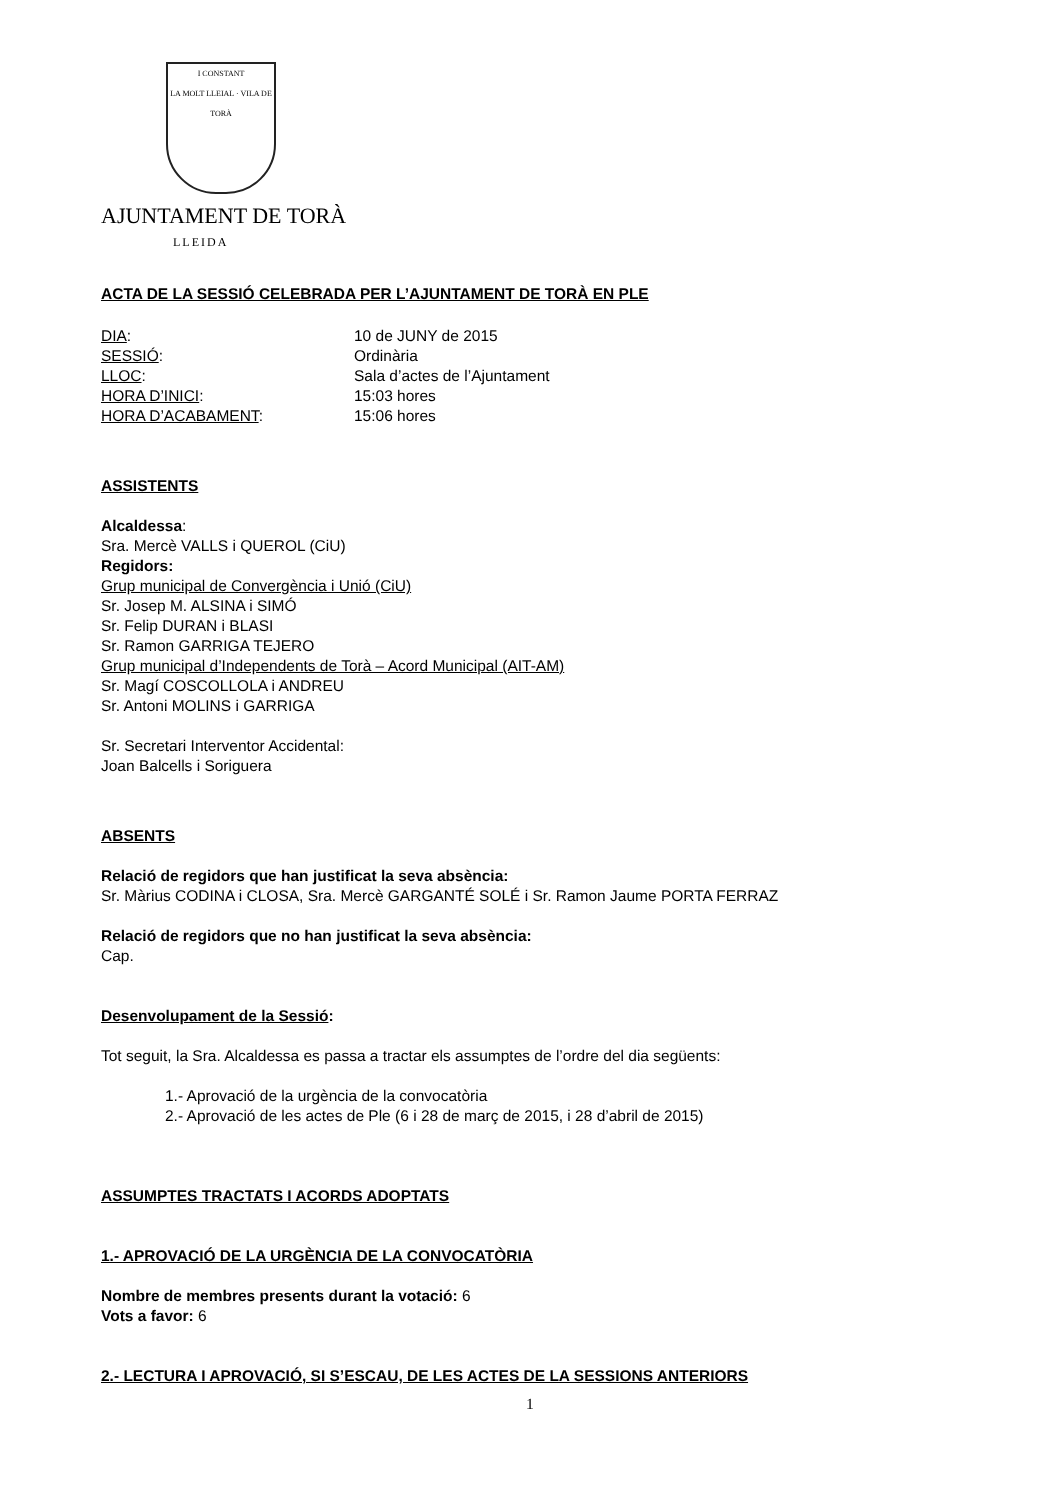I CONSTANT
LA MOLT LLEIAL · VILA DE TORÀ
AJUNTAMENT DE TORÀ
LLEIDA
ACTA DE LA SESSIÓ CELEBRADA PER L’AJUNTAMENT DE TORÀ EN PLE
DIA: 10 de JUNY de 2015
SESSIÓ: Ordinària
LLOC: Sala d’actes de l’Ajuntament
HORA D’INICI: 15:03 hores
HORA D’ACABAMENT: 15:06 hores
ASSISTENTS
Alcaldessa:
Sra. Mercè VALLS i QUEROL (CiU)
Regidors:
Grup municipal de Convergència i Unió (CiU)
Sr. Josep M. ALSINA i SIMÓ
Sr. Felip DURAN i BLASI
Sr. Ramon GARRIGA TEJERO
Grup municipal d’Independents de Torà – Acord Municipal (AIT-AM)
Sr. Magí COSCOLLOLA i ANDREU
Sr. Antoni MOLINS i GARRIGA
Sr. Secretari Interventor Accidental:
Joan Balcells i Soriguera
ABSENTS
Relació de regidors que han justificat la seva absència:
Sr. Màrius CODINA i CLOSA, Sra. Mercè GARGANTÉ SOLÉ i Sr. Ramon Jaume PORTA FERRAZ
Relació de regidors que no han justificat la seva absència:
Cap.
Desenvolupament de la Sessió:
Tot seguit, la Sra. Alcaldessa es passa a tractar els assumptes de l’ordre del dia següents:
1.- Aprovació de la urgència de la convocatòria
2.- Aprovació de les actes de Ple (6 i 28 de març de 2015, i 28 d’abril de 2015)
ASSUMPTES TRACTATS I ACORDS ADOPTATS
1.- APROVACIÓ DE LA URGÈNCIA DE LA CONVOCATÒRIA
Nombre de membres presents durant la votació: 6
Vots a favor: 6
2.- LECTURA I APROVACIÓ, SI S’ESCAU, DE LES ACTES DE LA SESSIONS ANTERIORS
1